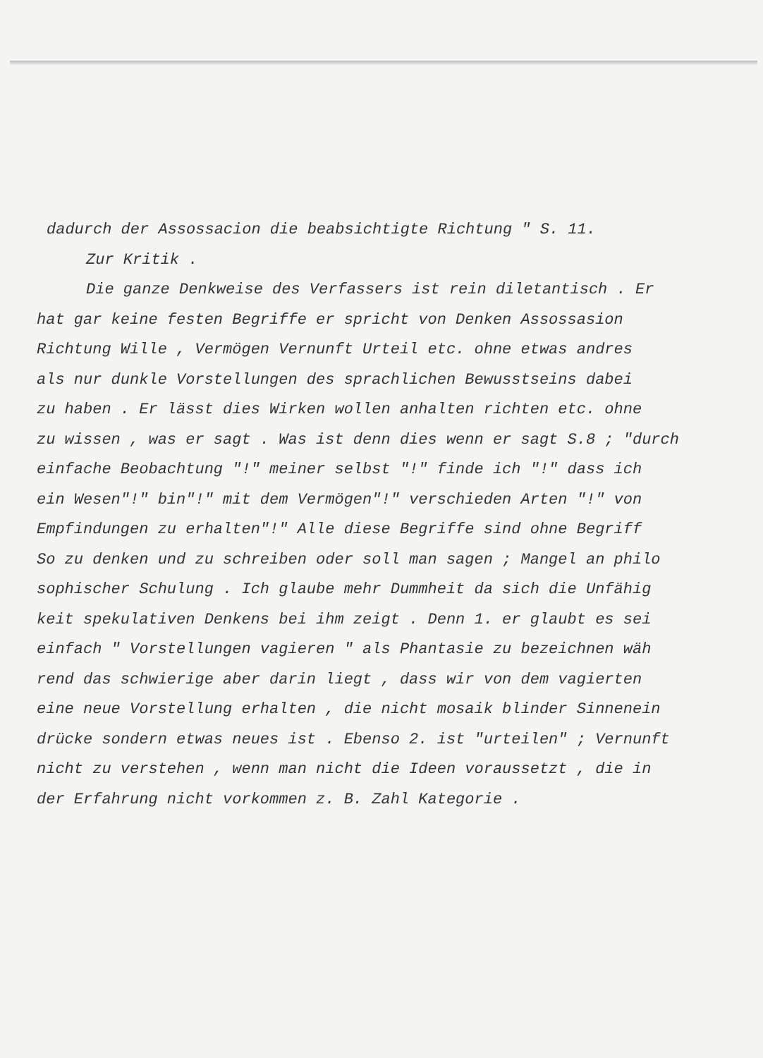dadurch der Assossacion die beabsichtigte Richtung " S. 11.
Zur Kritik .
Die ganze Denkweise des Verfassers ist rein diletantisch . Er
hat gar keine festen Begriffe er spricht von Denken Assossasion
Richtung Wille , Vermögen Vernunft Urteil etc. ohne etwas andres
als nur dunkle Vorstellungen des sprachlichen Bewusstseins dabei
zu haben . Er lässt dies Wirken wollen anhalten richten etc. ohne
zu wissen , was er sagt . Was ist denn dies wenn er sagt S.8 ; "durch
einfache Beobachtung "!" meiner selbst "!" finde ich "!" dass ich
ein Wesen"!" bin"!" mit dem Vermögen"!" verschieden Arten "!" von
Empfindungen zu erhalten"!" Alle diese Begriffe sind ohne Begriff
So zu denken und zu schreiben oder soll man sagen ; Mangel an philo
sophischer Schulung . Ich glaube mehr Dummheit da sich die Unfähig
keit spekulativen Denkens bei ihm zeigt . Denn 1. er glaubt es sei
einfach " Vorstellungen vagieren " als Phantasie zu bezeichnen wäh
rend das schwierige aber darin liegt , dass wir von dem vagierten
eine neue Vorstellung erhalten , die nicht mosaik blinder Sinnenein
drücke sondern etwas neues ist . Ebenso 2. ist "urteilen" ; Vernunft
nicht zu verstehen , wenn man nicht die Ideen voraussetzt , die in
der Erfahrung nicht vorkommen z. B. Zahl Kategorie .